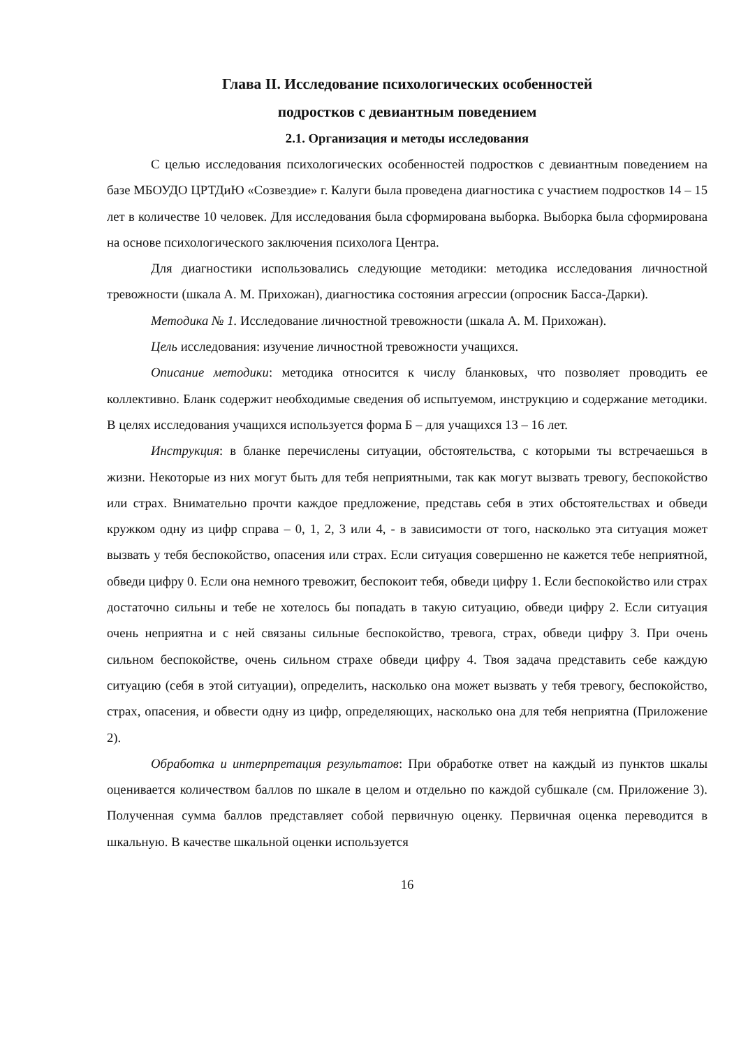Глава II. Исследование психологических особенностей
подростков с девиантным поведением
2.1. Организация и методы исследования
С целью исследования психологических особенностей подростков с девиантным поведением на базе МБОУДО ЦРТДиЮ «Созвездие» г. Калуги была проведена диагностика с участием подростков 14 – 15 лет в количестве 10 человек. Для исследования была сформирована выборка. Выборка была сформирована на основе психологического заключения психолога Центра.
Для диагностики использовались следующие методики: методика исследования личностной тревожности (шкала А. М. Прихожан), диагностика состояния агрессии (опросник Басса-Дарки).
Методика № 1. Исследование личностной тревожности (шкала А. М. Прихожан).
Цель исследования: изучение личностной тревожности учащихся.
Описание методики: методика относится к числу бланковых, что позволяет проводить ее коллективно. Бланк содержит необходимые сведения об испытуемом, инструкцию и содержание методики. В целях исследования учащихся используется форма Б – для учащихся 13 – 16 лет.
Инструкция: в бланке перечислены ситуации, обстоятельства, с которыми ты встречаешься в жизни. Некоторые из них могут быть для тебя неприятными, так как могут вызвать тревогу, беспокойство или страх. Внимательно прочти каждое предложение, представь себя в этих обстоятельствах и обведи кружком одну из цифр справа – 0, 1, 2, 3 или 4, - в зависимости от того, насколько эта ситуация может вызвать у тебя беспокойство, опасения или страх. Если ситуация совершенно не кажется тебе неприятной, обведи цифру 0. Если она немного тревожит, беспокоит тебя, обведи цифру 1. Если беспокойство или страх достаточно сильны и тебе не хотелось бы попадать в такую ситуацию, обведи цифру 2. Если ситуация очень неприятна и с ней связаны сильные беспокойство, тревога, страх, обведи цифру 3. При очень сильном беспокойстве, очень сильном страхе обведи цифру 4. Твоя задача представить себе каждую ситуацию (себя в этой ситуации), определить, насколько она может вызвать у тебя тревогу, беспокойство, страх, опасения, и обвести одну из цифр, определяющих, насколько она для тебя неприятна (Приложение 2).
Обработка и интерпретация результатов: При обработке ответ на каждый из пунктов шкалы оценивается количеством баллов по шкале в целом и отдельно по каждой субшкале (см. Приложение 3). Полученная сумма баллов представляет собой первичную оценку. Первичная оценка переводится в шкальную. В качестве шкальной оценки используется
16